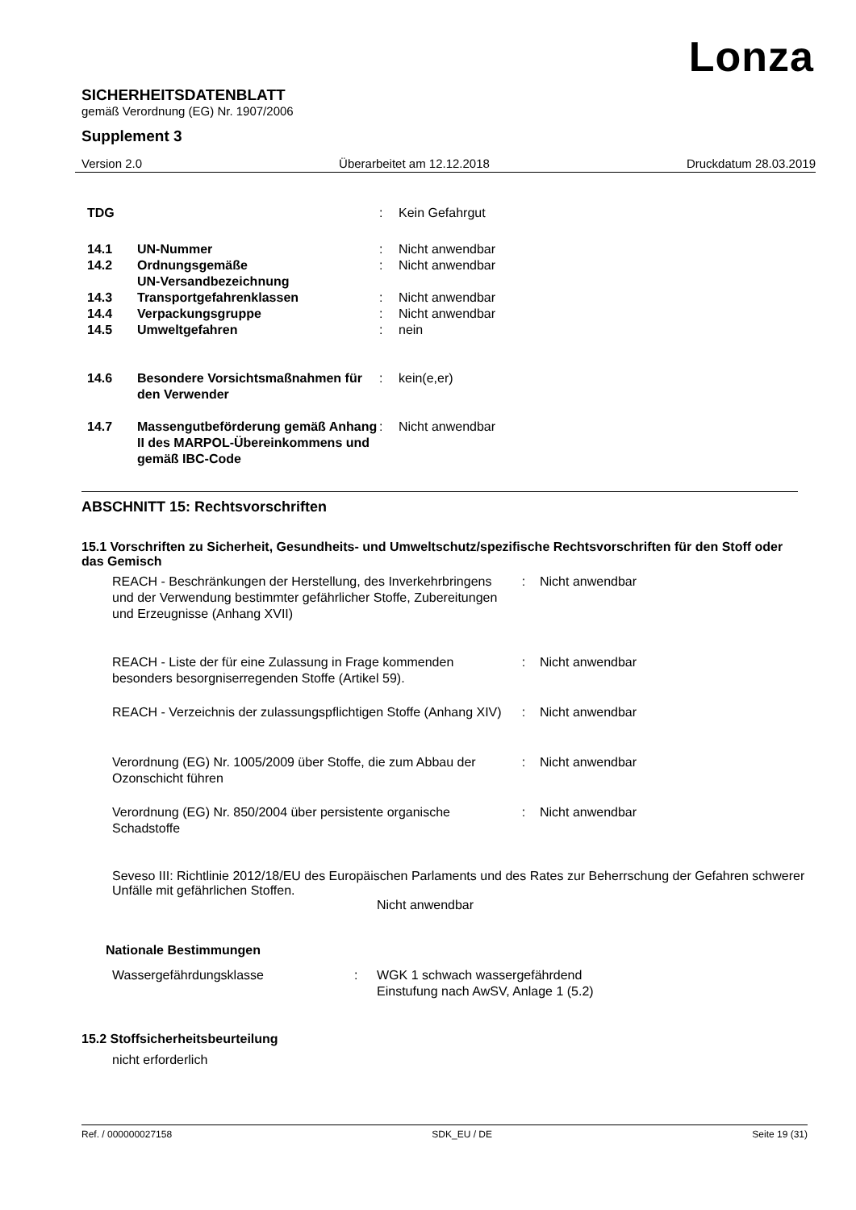Lonza
SICHERHEITSDATENBLATT
gemäß Verordnung (EG) Nr. 1907/2006
Supplement 3
Version 2.0 Überarbeitet am 12.12.2018 Druckdatum 28.03.2019
| TDG | | : | Kein Gefahrgut |
| 14.1 | UN-Nummer | : | Nicht anwendbar |
| 14.2 | Ordnungsgemäße UN-Versandbezeichnung | : | Nicht anwendbar |
| 14.3 | Transportgefahrenklassen | : | Nicht anwendbar |
| 14.4 | Verpackungsgruppe | : | Nicht anwendbar |
| 14.5 | Umweltgefahren | : | nein |
| 14.6 | Besondere Vorsichtsmaßnahmen für den Verwender | : | kein(e,er) |
| 14.7 | Massengutbeförderung gemäß Anhang II des MARPOL-Übereinkommens und gemäß IBC-Code | : | Nicht anwendbar |
ABSCHNITT 15: Rechtsvorschriften
15.1 Vorschriften zu Sicherheit, Gesundheits- und Umweltschutz/spezifische Rechtsvorschriften für den Stoff oder das Gemisch
| REACH - Beschränkungen der Herstellung, des Inverkehrbringens und der Verwendung bestimmter gefährlicher Stoffe, Zubereitungen und Erzeugnisse (Anhang XVII) | : | Nicht anwendbar |
| REACH - Liste der für eine Zulassung in Frage kommenden besonders besorgniserregenden Stoffe (Artikel 59). | : | Nicht anwendbar |
| REACH - Verzeichnis der zulassungspflichtigen Stoffe (Anhang XIV) | : | Nicht anwendbar |
| Verordnung (EG) Nr. 1005/2009 über Stoffe, die zum Abbau der Ozonschicht führen | : | Nicht anwendbar |
| Verordnung (EG) Nr. 850/2004 über persistente organische Schadstoffe | : | Nicht anwendbar |
Seveso III: Richtlinie 2012/18/EU des Europäischen Parlaments und des Rates zur Beherrschung der Gefahren schwerer Unfälle mit gefährlichen Stoffen.
Nicht anwendbar
Nationale Bestimmungen
| Wassergefährdungsklasse | : | WGK 1 schwach wassergefährdend Einstufung nach AwSV, Anlage 1 (5.2) |
15.2 Stoffsicherheitsbeurteilung
nicht erforderlich
Ref. / 000000027158 SDK_EU / DE Seite 19 (31)